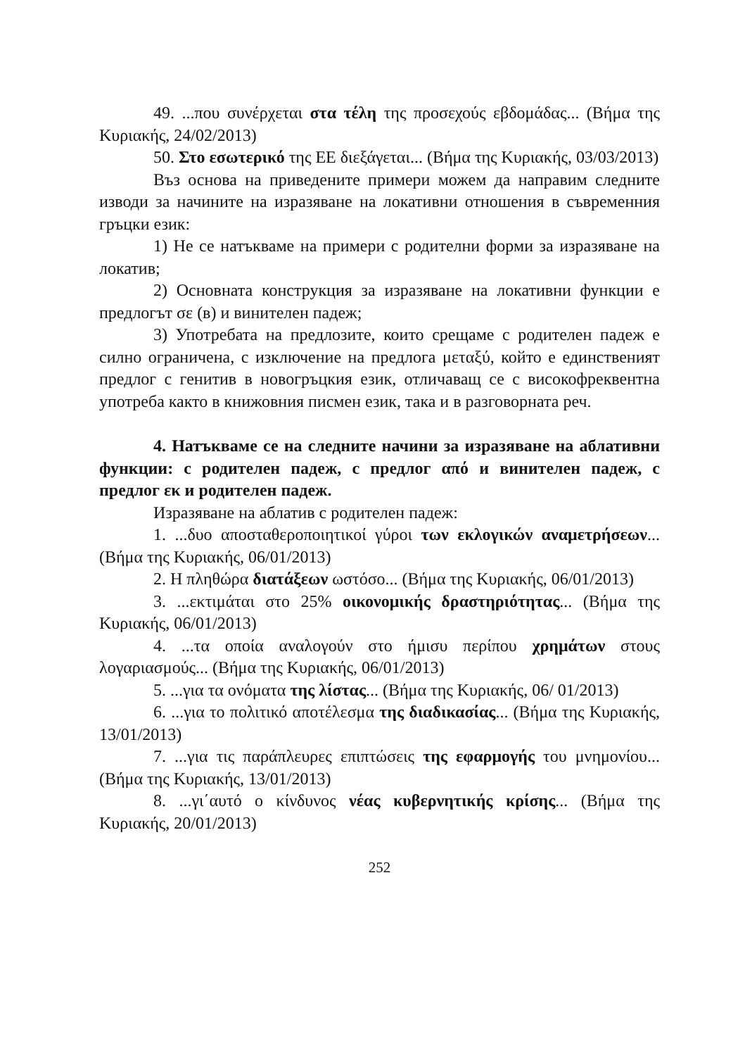49. ...που συνέρχεται στα τέλη της προσεχούς εβδομάδας... (Βήμα της Κυριακής, 24/02/2013)
50. Στο εσωτερικό της ΕΕ διεξάγεται... (Βήμα της Κυριακής, 03/03/2013)
Въз основа на приведените примери можем да направим следните изводи за начините на изразяване на локативни отношения в съвременния гръцки език:
1) Не се натъкваме на примери с родителни форми за изразяване на локатив;
2) Основната конструкция за изразяване на локативни функции е предлогът σε (в) и винителен падеж;
3) Употребата на предлозите, които срещаме с родителен падеж е силно ограничена, с изключение на предлога μεταξύ, който е единственият предлог с генитив в новогръцкия език, отличаващ се с високофреквентна употреба както в книжовния писмен език, така и в разговорната реч.
4. Натъкваме се на следните начини за изразяване на аблативни функции: с родителен падеж, с предлог από и винителен падеж, с предлог εκ и родителен падеж.
Изразяване на аблатив с родителен падеж:
1. ...δυο αποσταθεροποιητικοί γύροι των εκλογικών αναμετρήσεων... (Βήμα της Κυριακής, 06/01/2013)
2. Η πληθώρα διατάξεων ωστόσο... (Βήμα της Κυριακής, 06/01/2013)
3. ...εκτιμάται στο 25% οικονομικής δραστηριότητας... (Βήμα της Κυριακής, 06/01/2013)
4. ...τα οποία αναλογούν στο ήμισυ περίπου χρημάτων στους λογαριασμούς... (Βήμα της Κυριακής, 06/01/2013)
5. ...για τα ονόματα της λίστας... (Βήμα της Κυριακής, 06/ 01/2013)
6. ...για το πολιτικό αποτέλεσμα της διαδικασίας... (Βήμα της Κυριακής, 13/01/2013)
7. ...για τις παράπλευρες επιπτώσεις της εφαρμογής του μνημονίου... (Βήμα της Κυριακής, 13/01/2013)
8. ...γι΄αυτό ο κίνδυνος νέας κυβερνητικής κρίσης... (Βήμα της Κυριακής, 20/01/2013)
252